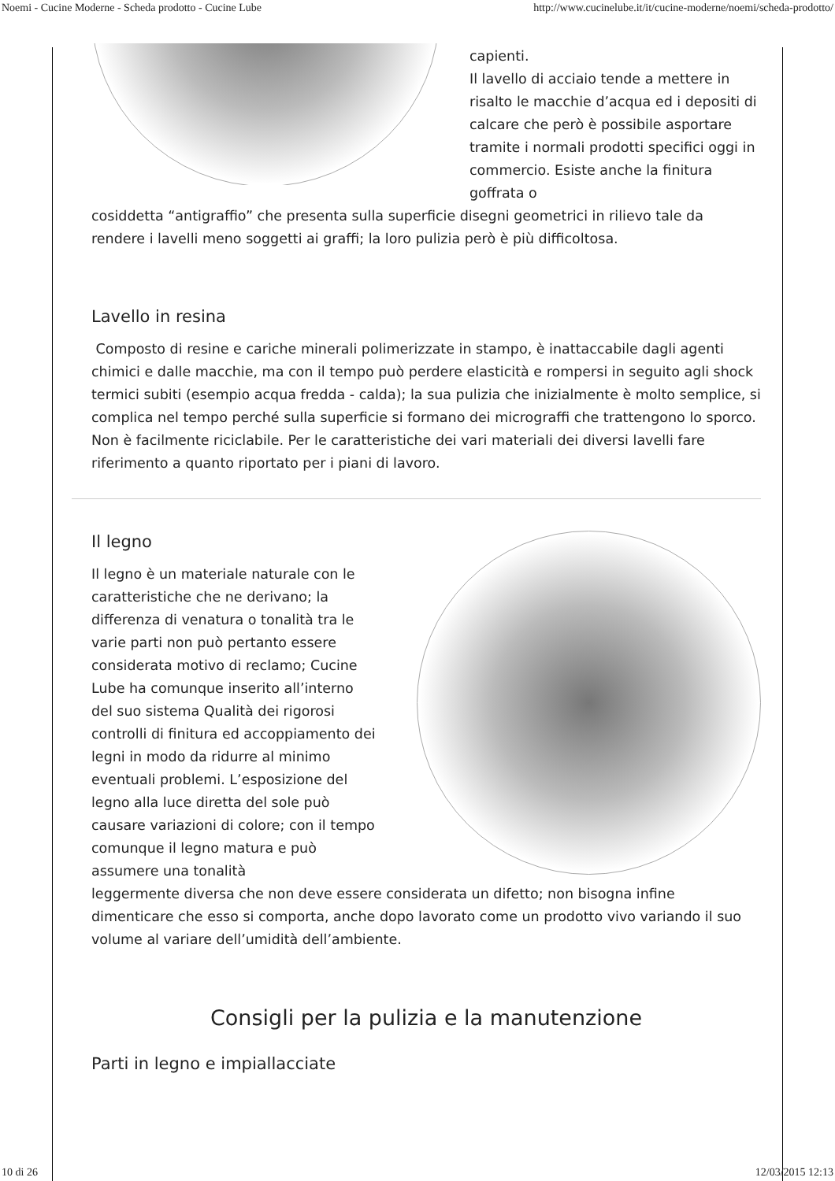Noemi - Cucine Moderne - Scheda prodotto - Cucine Lube http://www.cucinelube.it/it/cucine-moderne/noemi/scheda-prodotto/
capienti.
Il lavello di acciaio tende a mettere in risalto le macchie d’acqua ed i depositi di calcare che però è possibile asportare tramite i normali prodotti specifici oggi in commercio. Esiste anche la finitura goffrata o
cosiddetta “antigraffio” che presenta sulla superficie disegni geometrici in rilievo tale da rendere i lavelli meno soggetti ai graffi; la loro pulizia però è più difficoltosa.
Lavello in resina
Composto di resine e cariche minerali polimerizzate in stampo, è inattaccabile dagli agenti chimici e dalle macchie, ma con il tempo può perdere elasticità e rompersi in seguito agli shock termici subiti (esempio acqua fredda - calda); la sua pulizia che inizialmente è molto semplice, si complica nel tempo perché sulla superficie si formano dei micrograffi che trattengono lo sporco. Non è facilmente riciclabile. Per le caratteristiche dei vari materiali dei diversi lavelli fare riferimento a quanto riportato per i piani di lavoro.
Il legno
Il legno è un materiale naturale con le caratteristiche che ne derivano; la differenza di venatura o tonalità tra le varie parti non può pertanto essere considerata motivo di reclamo; Cucine Lube ha comunque inserito all’interno del suo sistema Qualità dei rigorosi controlli di finitura ed accoppiamento dei legni in modo da ridurre al minimo eventuali problemi. L’esposizione del legno alla luce diretta del sole può causare variazioni di colore; con il tempo comunque il legno matura e può assumere una tonalità
leggermente diversa che non deve essere considerata un difetto; non bisogna infine dimenticare che esso si comporta, anche dopo lavorato come un prodotto vivo variando il suo volume al variare dell’umidità dell’ambiente.
Consigli per la pulizia e la manutenzione
Parti in legno e impiallacciate
10 di 26 12/03/2015 12:13